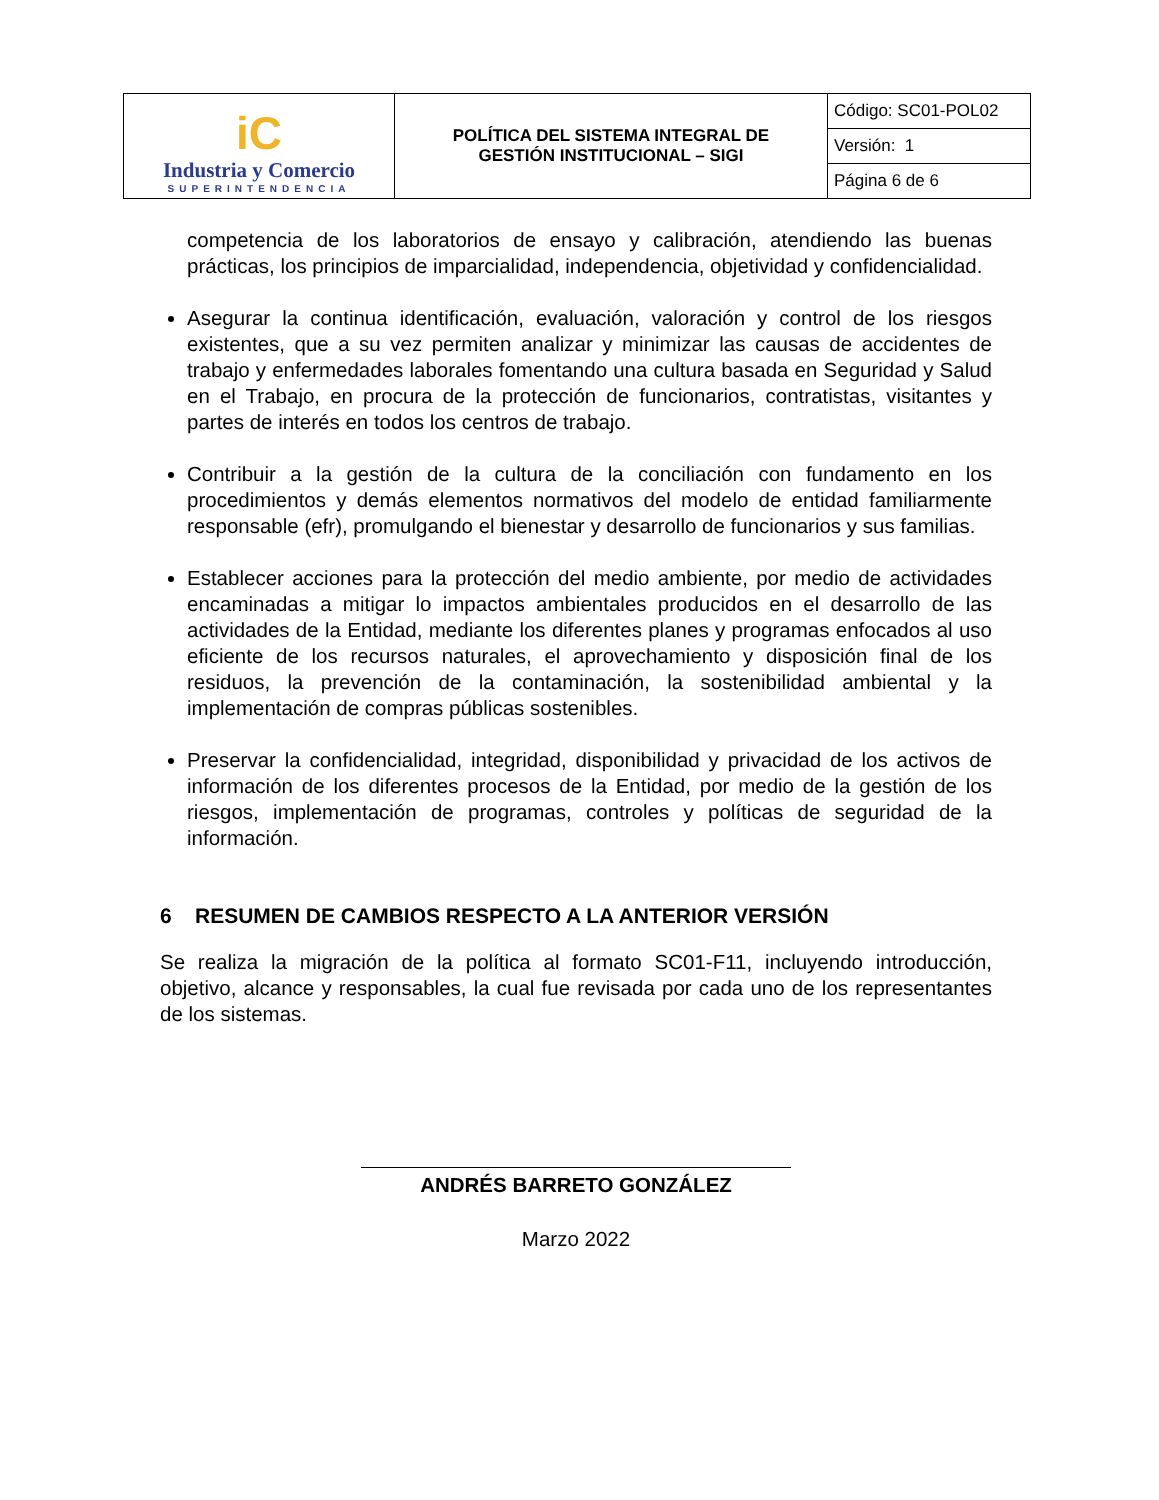| iC Industria y Comercio SUPERINTENDENCIA | POLÍTICA DEL SISTEMA INTEGRAL DE GESTIÓN INSTITUCIONAL – SIGI | Código: SC01-POL02 |
| | | Versión: 1 |
| | | Página 6 de 6 |
competencia de los laboratorios de ensayo y calibración, atendiendo las buenas prácticas, los principios de imparcialidad, independencia, objetividad y confidencialidad.
Asegurar la continua identificación, evaluación, valoración y control de los riesgos existentes, que a su vez permiten analizar y minimizar las causas de accidentes de trabajo y enfermedades laborales fomentando una cultura basada en Seguridad y Salud en el Trabajo, en procura de la protección de funcionarios, contratistas, visitantes y partes de interés en todos los centros de trabajo.
Contribuir a la gestión de la cultura de la conciliación con fundamento en los procedimientos y demás elementos normativos del modelo de entidad familiarmente responsable (efr), promulgando el bienestar y desarrollo de funcionarios y sus familias.
Establecer acciones para la protección del medio ambiente, por medio de actividades encaminadas a mitigar lo impactos ambientales producidos en el desarrollo de las actividades de la Entidad, mediante los diferentes planes y programas enfocados al uso eficiente de los recursos naturales, el aprovechamiento y disposición final de los residuos, la prevención de la contaminación, la sostenibilidad ambiental y la implementación de compras públicas sostenibles.
Preservar la confidencialidad, integridad, disponibilidad y privacidad de los activos de información de los diferentes procesos de la Entidad, por medio de la gestión de los riesgos, implementación de programas, controles y políticas de seguridad de la información.
6 RESUMEN DE CAMBIOS RESPECTO A LA ANTERIOR VERSIÓN
Se realiza la migración de la política al formato SC01-F11, incluyendo introducción, objetivo, alcance y responsables, la cual fue revisada por cada uno de los representantes de los sistemas.
ANDRÉS BARRETO GONZÁLEZ
Marzo 2022